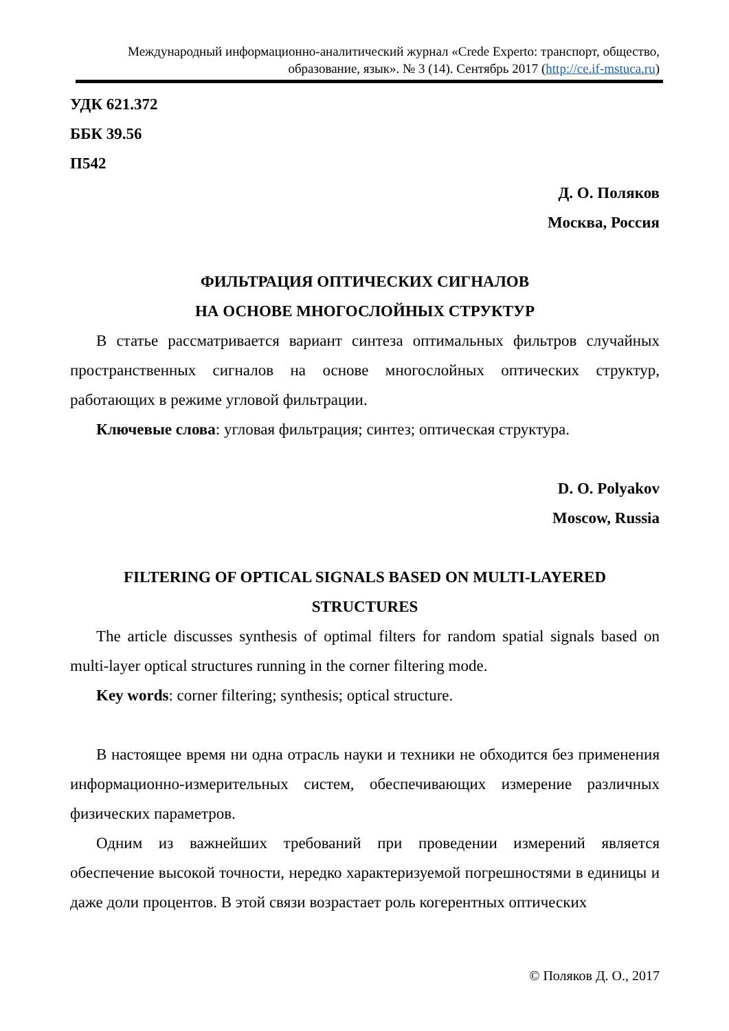Международный информационно-аналитический журнал «Crede Experto: транспорт, общество, образование, язык». № 3 (14). Сентябрь 2017 (http://ce.if-mstuca.ru)
УДК 621.372
ББК 39.56
П542
Д. О. Поляков
Москва, Россия
ФИЛЬТРАЦИЯ ОПТИЧЕСКИХ СИГНАЛОВ
НА ОСНОВЕ МНОГОСЛОЙНЫХ СТРУКТУР
В статье рассматривается вариант синтеза оптимальных фильтров случайных пространственных сигналов на основе многослойных оптических структур, работающих в режиме угловой фильтрации.
Ключевые слова: угловая фильтрация; синтез; оптическая структура.
D. O. Polyakov
Moscow, Russia
FILTERING OF OPTICAL SIGNALS BASED ON MULTI-LAYERED STRUCTURES
The article discusses synthesis of optimal filters for random spatial signals based on multi-layer optical structures running in the corner filtering mode.
Key words: corner filtering; synthesis; optical structure.
В настоящее время ни одна отрасль науки и техники не обходится без применения информационно-измерительных систем, обеспечивающих измерение различных физических параметров.
Одним из важнейших требований при проведении измерений является обеспечение высокой точности, нередко характеризуемой погрешностями в единицы и даже доли процентов. В этой связи возрастает роль когерентных оптических
© Поляков Д. О., 2017